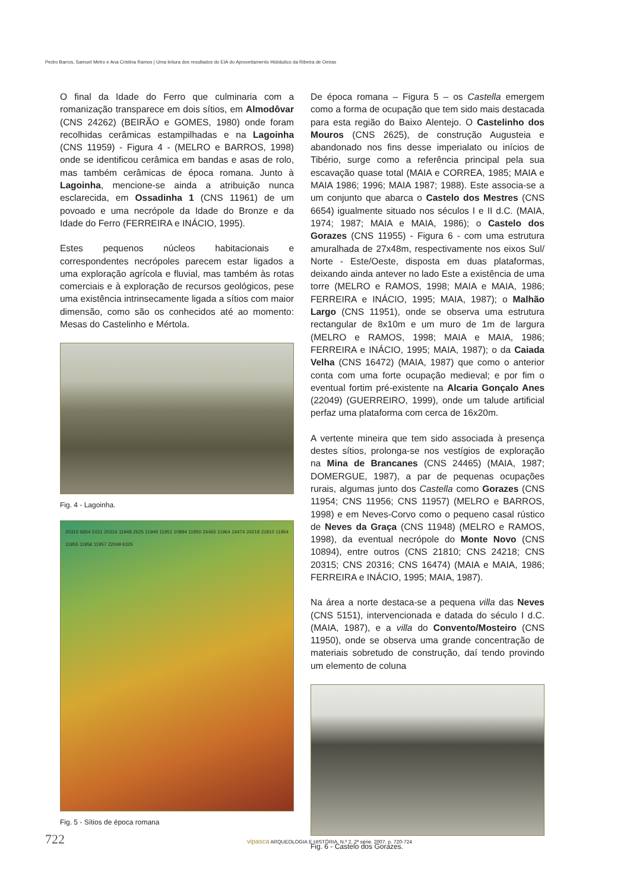Pedro Barros, Samuel Melro e Ana Cristina Ramos | Uma leitura dos resultados do EIA do Aproveitamento Hidráulico da Ribeira de Oeiras
O final da Idade do Ferro que culminaria com a romanização transparece em dois sítios, em Almodôvar (CNS 24262) (BEIRÃO e GOMES, 1980) onde foram recolhidas cerâmicas estampilhadas e na Lagoinha (CNS 11959) - Figura 4 - (MELRO e BARROS, 1998) onde se identificou cerâmica em bandas e asas de rolo, mas também cerâmicas de época romana. Junto à Lagoinha, mencione-se ainda a atribuição nunca esclarecida, em Ossadinha 1 (CNS 11961) de um povoado e uma necrópole da Idade do Bronze e da Idade do Ferro (FERREIRA e INÁCIO, 1995).
Estes pequenos núcleos habitacionais e correspondentes necrópoles parecem estar ligados a uma exploração agrícola e fluvial, mas também às rotas comerciais e à exploração de recursos geológicos, pese uma existência intrinsecamente ligada a sítios com maior dimensão, como são os conhecidos até ao momento: Mesas do Castelinho e Mértola.
Fig. 4 - Lagoinha.
20315 6654 5151 20316 11948 2625 11949 11951 10894 11950 24465 11964 16474 24218 21810 11954 11955 11956 11957 22049 6325
Fig. 5 - Sítios de época romana
De época romana – Figura 5 – os Castella emergem como a forma de ocupação que tem sido mais destacada para esta região do Baixo Alentejo. O Castelinho dos Mouros (CNS 2625), de construção Augusteia e abandonado nos fins desse imperialato ou inícios de Tibério, surge como a referência principal pela sua escavação quase total (MAIA e CORREA, 1985; MAIA e MAIA 1986; 1996; MAIA 1987; 1988). Este associa-se a um conjunto que abarca o Castelo dos Mestres (CNS 6654) igualmente situado nos séculos I e II d.C. (MAIA, 1974; 1987; MAIA e MAIA, 1986); o Castelo dos Gorazes (CNS 11955) - Figura 6 - com uma estrutura amuralhada de 27x48m, respectivamente nos eixos Sul/ Norte - Este/Oeste, disposta em duas plataformas, deixando ainda antever no lado Este a existência de uma torre (MELRO e RAMOS, 1998; MAIA e MAIA, 1986; FERREIRA e INÁCIO, 1995; MAIA, 1987); o Malhão Largo (CNS 11951), onde se observa uma estrutura rectangular de 8x10m e um muro de 1m de largura (MELRO e RAMOS, 1998; MAIA e MAIA, 1986; FERREIRA e INÁCIO, 1995; MAIA, 1987); o da Caiada Velha (CNS 16472) (MAIA, 1987) que como o anterior conta com uma forte ocupação medieval; e por fim o eventual fortim pré-existente na Alcaria Gonçalo Anes (22049) (GUERREIRO, 1999), onde um talude artificial perfaz uma plataforma com cerca de 16x20m.
A vertente mineira que tem sido associada à presença destes sítios, prolonga-se nos vestígios de exploração na Mina de Brancanes (CNS 24465) (MAIA, 1987; DOMERGUE, 1987), a par de pequenas ocupações rurais, algumas junto dos Castella como Gorazes (CNS 11954; CNS 11956; CNS 11957) (MELRO e BARROS, 1998) e em Neves-Corvo como o pequeno casal rústico de Neves da Graça (CNS 11948) (MELRO e RAMOS, 1998), da eventual necrópole do Monte Novo (CNS 10894), entre outros (CNS 21810; CNS 24218; CNS 20315; CNS 20316; CNS 16474) (MAIA e MAIA, 1986; FERREIRA e INÁCIO, 1995; MAIA, 1987).
Na área a norte destaca-se a pequena villa das Neves (CNS 5151), intervencionada e datada do século I d.C. (MAIA, 1987), e a villa do Convento/Mosteiro (CNS 11950), onde se observa uma grande concentração de materiais sobretudo de construção, daí tendo provindo um elemento de coluna
Fig. 6 - Castelo dos Gorazes.
722
vipasca ARQUEOLOGIA E HISTÓRIA. N.º 2. 2ª série. 2007. p. 720-724